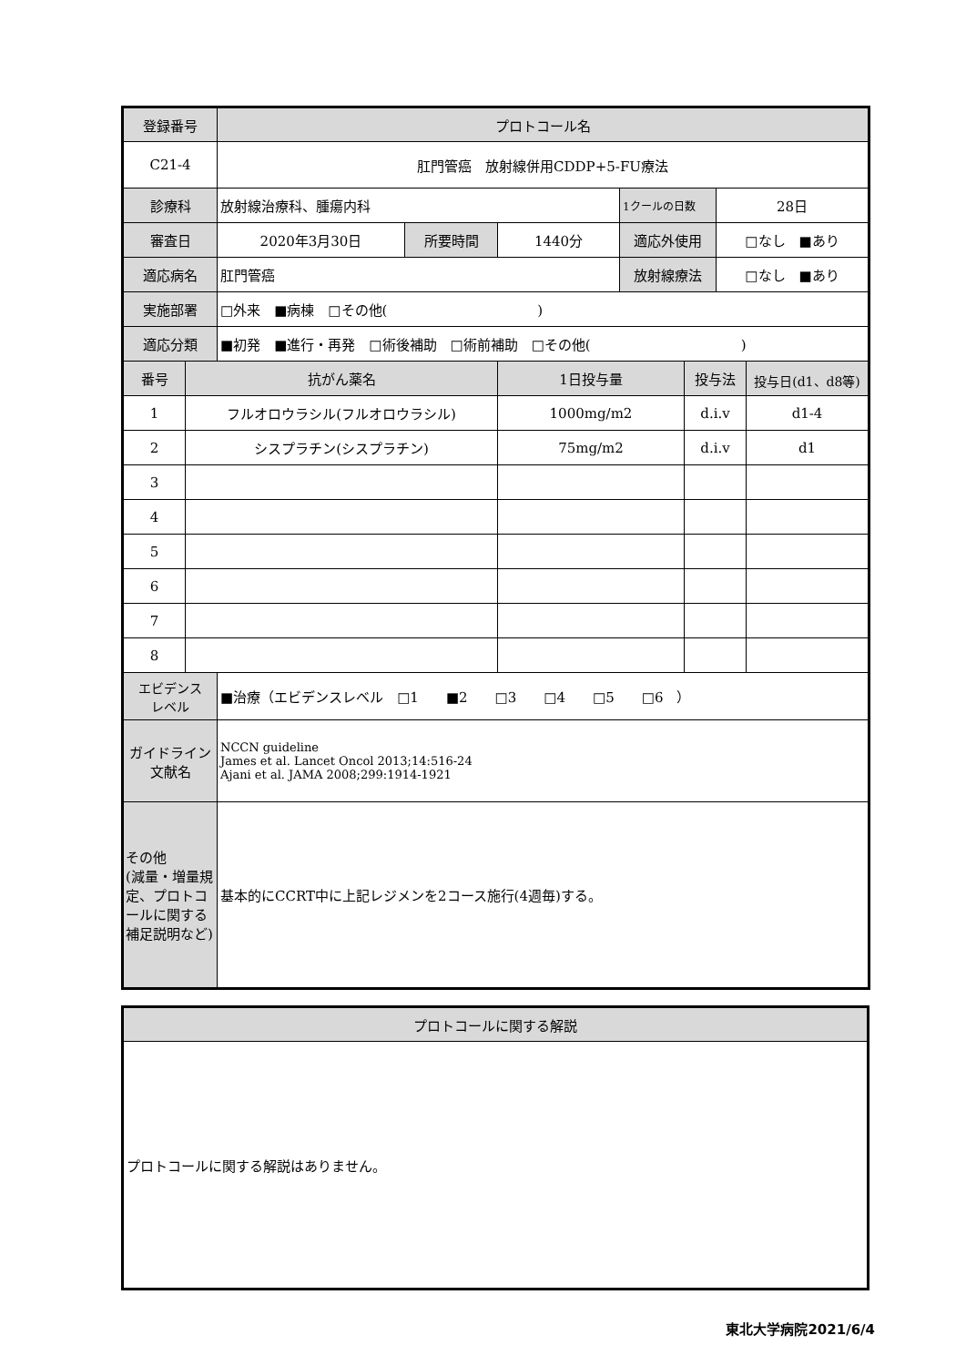| 登録番号 | | プロトコール名 | | | | | | |
| C21-4 | | 肛門管癌 放射線併用CDDP+5-FU療法 | | | | | | |
| 診療科 | | 放射線治療科、腫瘍内科 | | | 1クールの日数 | | 28日 | |
| 審査日 | | 2020年3月30日 | 所要時間 | 1440分 | 適応外使用 | | □なし ■あり | |
| 適応病名 | | 肛門管癌 | | | 放射線療法 | | □なし ■あり | |
| 実施部署 | | □外来 ■病棟 □その他( ) | | | | | | |
| 適応分類 | | ■初発 ■進行・再発 □術後補助 □術前補助 □その他( ) | | | | | | |
| 番号 | 抗がん薬名 | | | 1日投与量 | | 投与法 | | 投与日(d1、d8等) |
| 1 | フルオロウラシル(フルオロウラシル) | | | 1000mg/m2 | | d.i.v | | d1-4 |
| 2 | シスプラチン(シスプラチン) | | | 75mg/m2 | | d.i.v | | d1 |
| 3 | | | | | | | | |
| 4 | | | | | | | | |
| 5 | | | | | | | | |
| 6 | | | | | | | | |
| 7 | | | | | | | | |
| 8 | | | | | | | | |
| エビデンス レベル | | ■治療（エビデンスレベル □1 ■2 □3 □4 □5 □6 ） | | | | | | |
| ガイドライン 文献名 | | NCCN guideline James et al. Lancet Oncol 2013;14:516-24 Ajani et al. JAMA 2008;299:1914-1921 | | | | | | |
| その他 (減量・増量規定、プロトコールに関する補足説明など) | | 基本的にCCRT中に上記レジメンを2コース施行(4週毎)する。 | | | | | | |
| プロトコールに関する解説 |
| プロトコールに関する解説はありません。 |
東北大学病院2021/6/4